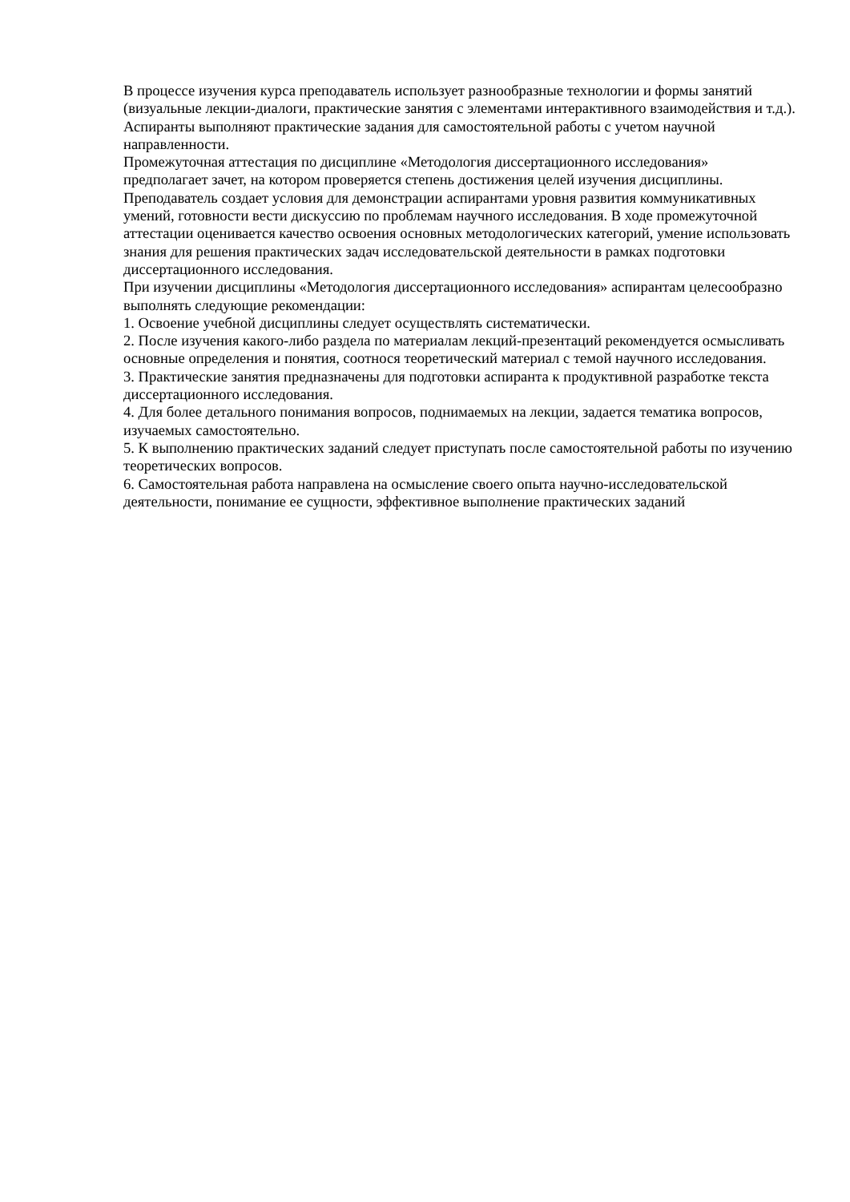В процессе изучения курса преподаватель использует разнообразные технологии и формы занятий (визуальные лекции-диалоги, практические занятия с элементами интерактивного взаимодействия и т.д.). Аспиранты выполняют практические задания для самостоятельной работы с учетом научной направленности.
Промежуточная аттестация по дисциплине «Методология диссертационного исследования» предполагает зачет, на котором проверяется степень достижения целей изучения дисциплины.
Преподаватель создает условия для демонстрации аспирантами уровня развития коммуникативных умений, готовности вести дискуссию по проблемам научного исследования. В ходе промежуточной аттестации оценивается качество освоения основных методологических категорий, умение использовать знания для решения практических задач исследовательской деятельности в рамках подготовки диссертационного исследования.
При изучении дисциплины «Методология диссертационного исследования» аспирантам целесообразно выполнять следующие рекомендации:
1. Освоение учебной дисциплины следует осуществлять систематически.
2. После изучения какого-либо раздела по материалам лекций-презентаций рекомендуется осмысливать основные определения и понятия, соотнося теоретический материал с темой научного исследования.
3. Практические занятия предназначены для подготовки аспиранта к продуктивной разработке текста диссертационного исследования.
4. Для более детального понимания вопросов, поднимаемых на лекции, задается тематика вопросов, изучаемых самостоятельно.
5. К выполнению практических заданий следует приступать после самостоятельной работы по изучению теоретических вопросов.
6. Самостоятельная работа направлена на осмысление своего опыта научно-исследовательской деятельности, понимание ее сущности, эффективное выполнение практических заданий